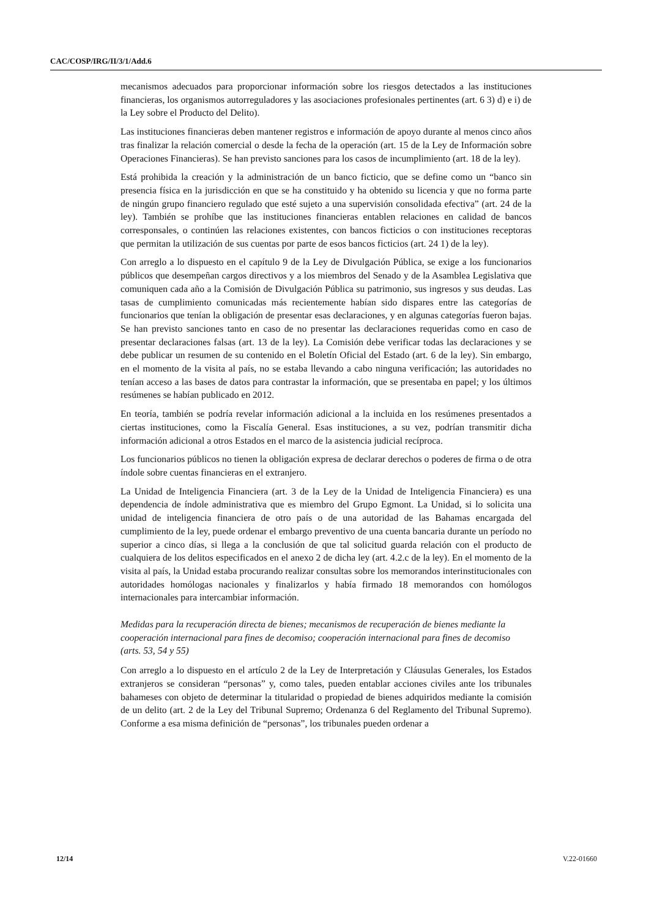CAC/COSP/IRG/II/3/1/Add.6
mecanismos adecuados para proporcionar información sobre los riesgos detectados a las instituciones financieras, los organismos autorreguladores y las asociaciones profesionales pertinentes (art. 6 3) d) e i) de la Ley sobre el Producto del Delito).
Las instituciones financieras deben mantener registros e información de apoyo durante al menos cinco años tras finalizar la relación comercial o desde la fecha de la operación (art. 15 de la Ley de Información sobre Operaciones Financieras). Se han previsto sanciones para los casos de incumplimiento (art. 18 de la ley).
Está prohibida la creación y la administración de un banco ficticio, que se define como un “banco sin presencia física en la jurisdicción en que se ha constituido y ha obtenido su licencia y que no forma parte de ningún grupo financiero regulado que esté sujeto a una supervisión consolidada efectiva” (art. 24 de la ley). También se prohíbe que las instituciones financieras entablen relaciones en calidad de bancos corresponsales, o continúen las relaciones existentes, con bancos ficticios o con instituciones receptoras que permitan la utilización de sus cuentas por parte de esos bancos ficticios (art. 24 1) de la ley).
Con arreglo a lo dispuesto en el capítulo 9 de la Ley de Divulgación Pública, se exige a los funcionarios públicos que desempeñan cargos directivos y a los miembros del Senado y de la Asamblea Legislativa que comuniquen cada año a la Comisión de Divulgación Pública su patrimonio, sus ingresos y sus deudas. Las tasas de cumplimiento comunicadas más recientemente habían sido dispares entre las categorías de funcionarios que tenían la obligación de presentar esas declaraciones, y en algunas categorías fueron bajas. Se han previsto sanciones tanto en caso de no presentar las declaraciones requeridas como en caso de presentar declaraciones falsas (art. 13 de la ley). La Comisión debe verificar todas las declaraciones y se debe publicar un resumen de su contenido en el Boletín Oficial del Estado (art. 6 de la ley). Sin embargo, en el momento de la visita al país, no se estaba llevando a cabo ninguna verificación; las autoridades no tenían acceso a las bases de datos para contrastar la información, que se presentaba en papel; y los últimos resúmenes se habían publicado en 2012.
En teoría, también se podría revelar información adicional a la incluida en los resúmenes presentados a ciertas instituciones, como la Fiscalía General. Esas instituciones, a su vez, podrían transmitir dicha información adicional a otros Estados en el marco de la asistencia judicial recíproca.
Los funcionarios públicos no tienen la obligación expresa de declarar derechos o poderes de firma o de otra índole sobre cuentas financieras en el extranjero.
La Unidad de Inteligencia Financiera (art. 3 de la Ley de la Unidad de Inteligencia Financiera) es una dependencia de índole administrativa que es miembro del Grupo Egmont. La Unidad, si lo solicita una unidad de inteligencia financiera de otro país o de una autoridad de las Bahamas encargada del cumplimiento de la ley, puede ordenar el embargo preventivo de una cuenta bancaria durante un período no superior a cinco días, si llega a la conclusión de que tal solicitud guarda relación con el producto de cualquiera de los delitos especificados en el anexo 2 de dicha ley (art. 4.2.c de la ley). En el momento de la visita al país, la Unidad estaba procurando realizar consultas sobre los memorandos interinstitucionales con autoridades homólogas nacionales y finalizarlos y había firmado 18 memorandos con homólogos internacionales para intercambiar información.
Medidas para la recuperación directa de bienes; mecanismos de recuperación de bienes mediante la cooperación internacional para fines de decomiso; cooperación internacional para fines de decomiso (arts. 53, 54 y 55)
Con arreglo a lo dispuesto en el artículo 2 de la Ley de Interpretación y Cláusulas Generales, los Estados extranjeros se consideran “personas” y, como tales, pueden entablar acciones civiles ante los tribunales bahameses con objeto de determinar la titularidad o propiedad de bienes adquiridos mediante la comisión de un delito (art. 2 de la Ley del Tribunal Supremo; Ordenanza 6 del Reglamento del Tribunal Supremo). Conforme a esa misma definición de “personas”, los tribunales pueden ordenar a
12/14 V.22-01660